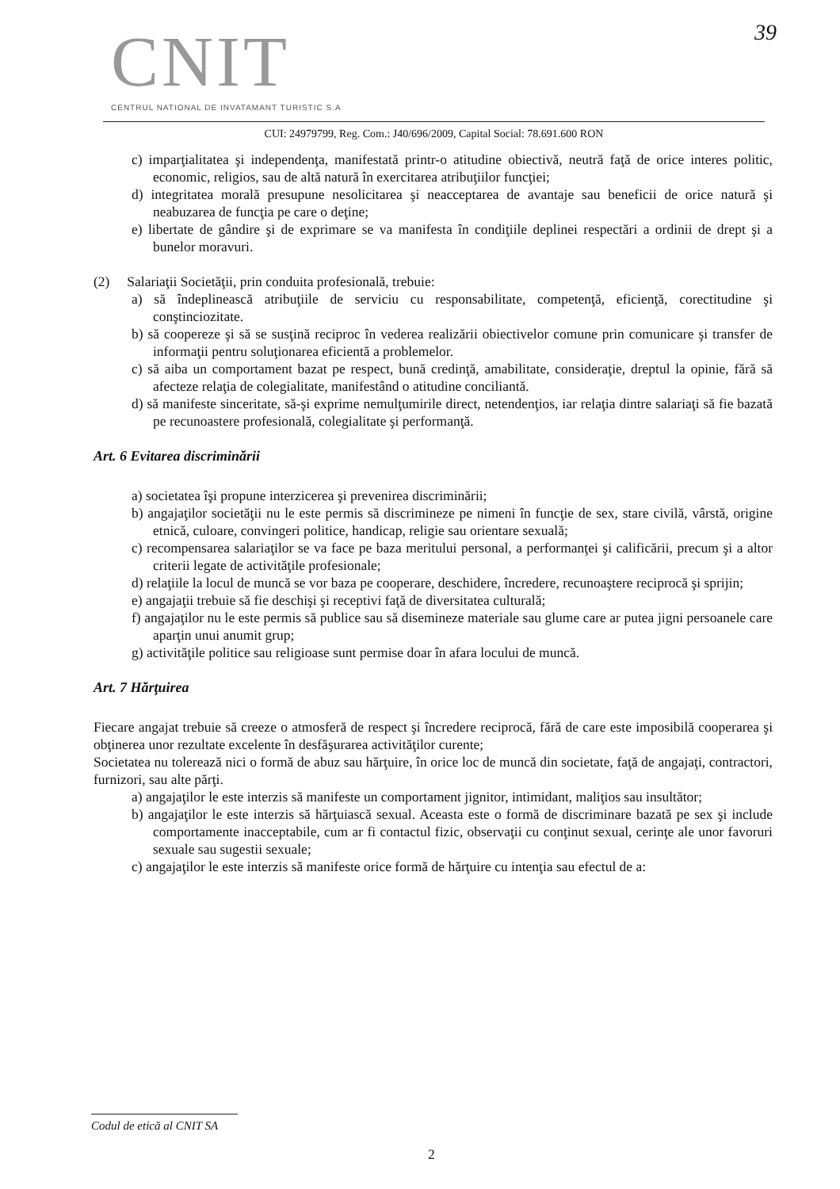CNIT
39
CENTRUL NATIONAL DE INVATAMANT TURISTIC S.A
CUI: 24979799, Reg. Com.: J40/696/2009, Capital Social: 78.691.600 RON
c) imparţialitatea şi independenţa, manifestată printr-o atitudine obiectivă, neutră faţă de orice interes politic, economic, religios, sau de altă natură în exercitarea atribuţiilor funcţiei;
d) integritatea morală presupune nesolicitarea şi neacceptarea de avantaje sau beneficii de orice natură şi neabuzarea de funcţia pe care o deţine;
e) libertate de gândire şi de exprimare se va manifesta în condiţiile deplinei respectări a ordinii de drept şi a bunelor moravuri.
(2) Salariaţii Societăţii, prin conduita profesională, trebuie:
a) să îndeplinească atribuţiile de serviciu cu responsabilitate, competenţă, eficienţă, corectitudine şi conştinciozitate.
b) să coopereze şi să se susţină reciproc în vederea realizării obiectivelor comune prin comunicare şi transfer de informaţii pentru soluţionarea eficientă a problemelor.
c) să aiba un comportament bazat pe respect, bună credinţă, amabilitate, consideraţie, dreptul la opinie, fără să afecteze relaţia de colegialitate, manifestând o atitudine conciliantă.
d) să manifeste sinceritate, să-şi exprime nemulţumirile direct, netendenţios, iar relaţia dintre salariaţi să fie bazată pe recunoastere profesională, colegialitate şi performanţă.
Art. 6 Evitarea discriminării
a) societatea îşi propune interzicerea şi prevenirea discriminării;
b) angajaţilor societăţii nu le este permis să discrimineze pe nimeni în funcţie de sex, stare civilă, vârstă, origine etnică, culoare, convingeri politice, handicap, religie sau orientare sexuală;
c) recompensarea salariaţilor se va face pe baza meritului personal, a performanţei şi calificării, precum şi a altor criterii legate de activităţile profesionale;
d) relaţiile la locul de muncă se vor baza pe cooperare, deschidere, încredere, recunoaştere reciprocă şi sprijin;
e) angajaţii trebuie să fie deschişi şi receptivi faţă de diversitatea culturală;
f) angajaţilor nu le este permis să publice sau să disemineze materiale sau glume care ar putea jigni persoanele care aparţin unui anumit grup;
g) activităţile politice sau religioase sunt permise doar în afara locului de muncă.
Art. 7 Hărţuirea
Fiecare angajat trebuie să creeze o atmosferă de respect şi încredere reciprocă, fără de care este imposibilă cooperarea şi obţinerea unor rezultate excelente în desfăşurarea activităţilor curente;
Societatea nu tolerează nici o formă de abuz sau hărţuire, în orice loc de muncă din societate, faţă de angajaţi, contractori, furnizori, sau alte părţi.
a) angajaţilor le este interzis să manifeste un comportament jignitor, intimidant, maliţios sau insultător;
b) angajaţilor le este interzis să hărţuiască sexual. Aceasta este o formă de discriminare bazată pe sex şi include comportamente inacceptabile, cum ar fi contactul fizic, observaţii cu conţinut sexual, cerinţe ale unor favoruri sexuale sau sugestii sexuale;
c) angajaţilor le este interzis să manifeste orice formă de hărţuire cu intenţia sau efectul de a:
Codul de etică al CNIT SA
2